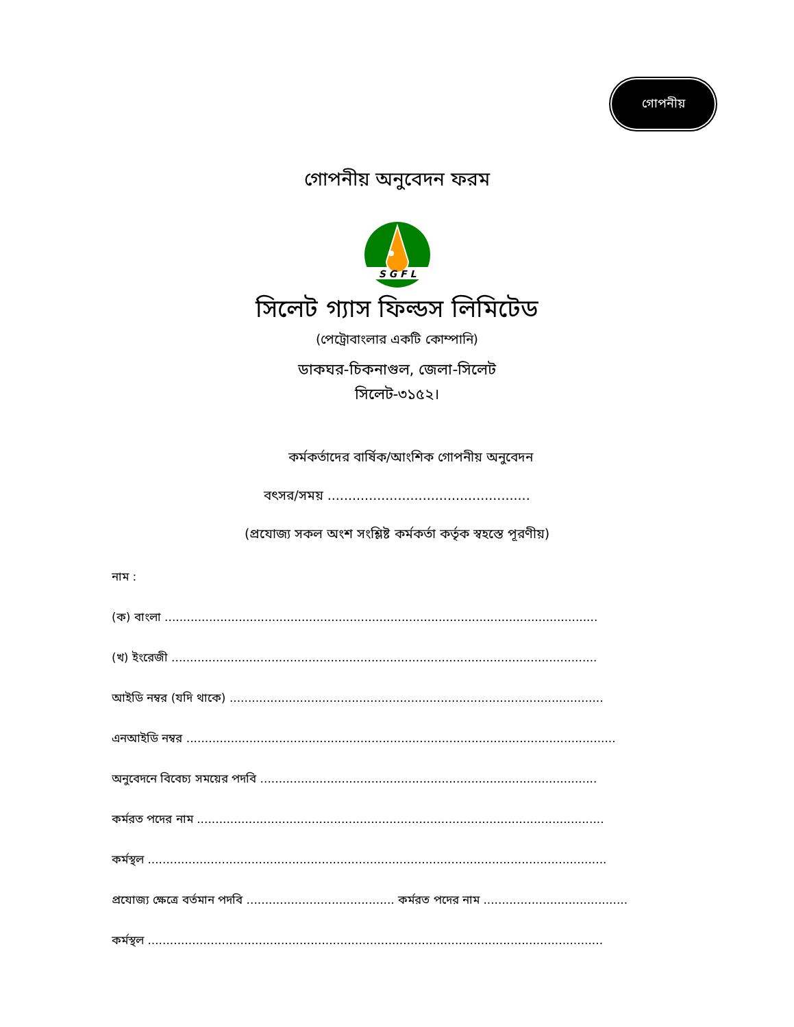গোপনীয়
গোপনীয় অনুবেদন ফরম
S G F L
সিলেট গ্যাস ফিল্ডস লিমিটেড
(পেট্রোবাংলার একটি কোম্পানি)
ডাকঘর-চিকনাগুল, জেলা-সিলেট
সিলেট-৩১৫২।
কর্মকর্তাদের বার্ষিক/আংশিক গোপনীয় অনুবেদন
বৎসর/সময় .................................................
(প্রযোজ্য সকল অংশ সংশ্লিষ্ট কর্মকর্তা কর্তৃক স্বহস্তে পূরণীয়)
নাম :
(ক) বাংলা .....................................................................................................................
(খ) ইংরেজী ...................................................................................................................
আইডি নম্বর (যদি থাকে) .....................................................................................................
এনআইডি নম্বর ....................................................................................................................
অনুবেদনে বিবেচ্য সময়ের পদবি ...........................................................................................
কর্মরত পদের নাম ..............................................................................................................
কর্মস্থল ............................................................................................................................
প্রযোজ্য ক্ষেত্রে বর্তমান পদবি ........................................ কর্মরত পদের নাম .......................................
কর্মস্থল ...........................................................................................................................